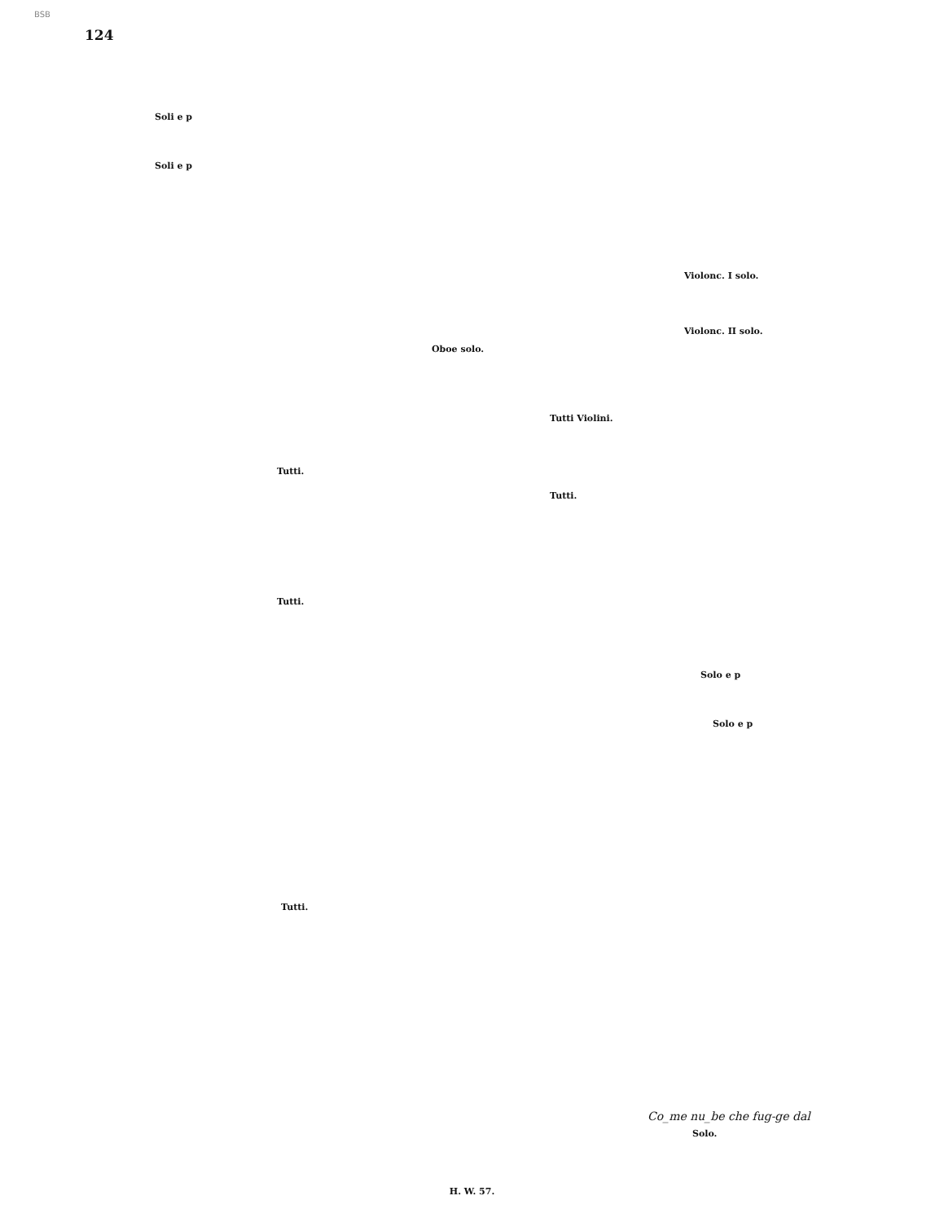BSB
124
Soli e p
Soli e p
Violonc. I solo.
Violonc. II solo.
Oboe solo.
Tutti Violini.
Tutti.
Tutti.
Tutti.
Solo e p
Solo e p
Tutti.
Co_me nu_be che fug-ge dal
Solo.
H. W. 57.